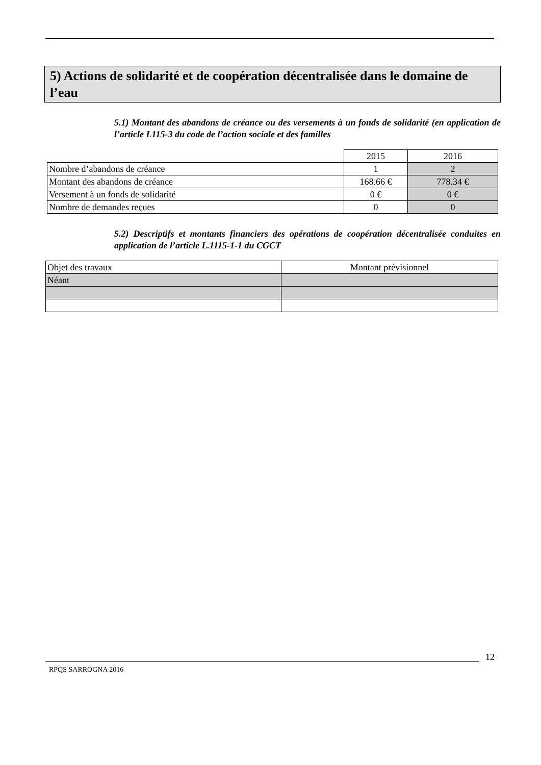5) Actions de solidarité et de coopération décentralisée dans le domaine de l’eau
5.1) Montant des abandons de créance ou des versements à un fonds de solidarité (en application de l’article L115-3 du code de l’action sociale et des familles
| | 2015 | 2016 |
| Nombre d’abandons de créance | 1 | 2 |
| Montant des abandons de créance | 168.66 € | 778.34 € |
| Versement à un fonds de solidarité | 0 € | 0 € |
| Nombre de demandes reçues | 0 | 0 |
5.2) Descriptifs et montants financiers des opérations de coopération décentralisée conduites en application de l’article L.1115-1-1 du CGCT
| Objet des travaux | Montant prévisionnel |
| Néant | |
12
RPQS SARROGNA 2016